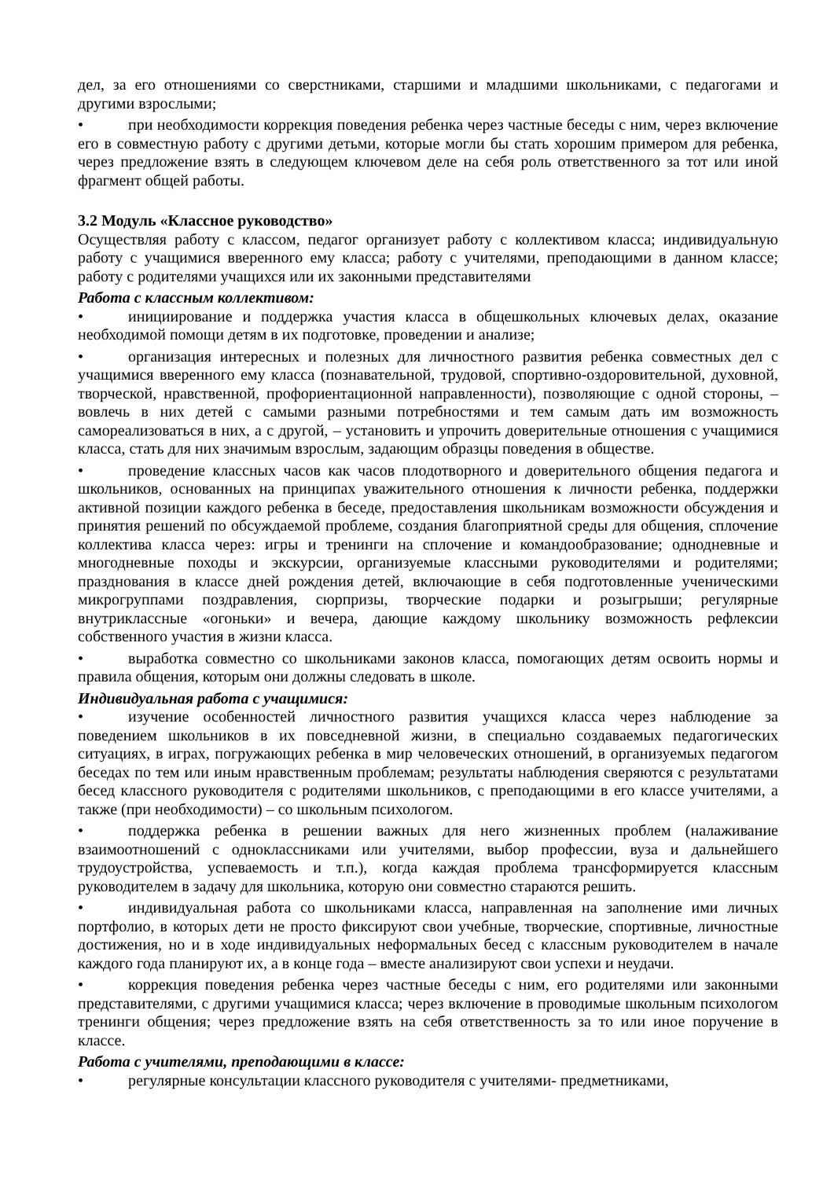дел, за его отношениями со сверстниками, старшими и младшими школьниками, с педагогами и другими взрослыми;
• при необходимости коррекция поведения ребенка через частные беседы с ним, через включение его в совместную работу с другими детьми, которые могли бы стать хорошим примером для ребенка, через предложение взять в следующем ключевом деле на себя роль ответственного за тот или иной фрагмент общей работы.
3.2 Модуль «Классное руководство»
Осуществляя работу с классом, педагог организует работу с коллективом класса; индивидуальную работу с учащимися вверенного ему класса; работу с учителями, преподающими в данном классе; работу с родителями учащихся или их законными представителями
Работа с классным коллективом:
• инициирование и поддержка участия класса в общешкольных ключевых делах, оказание необходимой помощи детям в их подготовке, проведении и анализе;
• организация интересных и полезных для личностного развития ребенка совместных дел с учащимися вверенного ему класса (познавательной, трудовой, спортивно-оздоровительной, духовной, творческой, нравственной, профориентационной направленности), позволяющие с одной стороны, – вовлечь в них детей с самыми разными потребностями и тем самым дать им возможность самореализоваться в них, а с другой, – установить и упрочить доверительные отношения с учащимися класса, стать для них значимым взрослым, задающим образцы поведения в обществе.
• проведение классных часов как часов плодотворного и доверительного общения педагога и школьников, основанных на принципах уважительного отношения к личности ребенка, поддержки активной позиции каждого ребенка в беседе, предоставления школьникам возможности обсуждения и принятия решений по обсуждаемой проблеме, создания благоприятной среды для общения, сплочение коллектива класса через: игры и тренинги на сплочение и командообразование; однодневные и многодневные походы и экскурсии, организуемые классными руководителями и родителями; празднования в классе дней рождения детей, включающие в себя подготовленные ученическими микрогруппами поздравления, сюрпризы, творческие подарки и розыгрыши; регулярные внутриклассные «огоньки» и вечера, дающие каждому школьнику возможность рефлексии собственного участия в жизни класса.
• выработка совместно со школьниками законов класса, помогающих детям освоить нормы и правила общения, которым они должны следовать в школе.
Индивидуальная работа с учащимися:
• изучение особенностей личностного развития учащихся класса через наблюдение за поведением школьников в их повседневной жизни, в специально создаваемых педагогических ситуациях, в играх, погружающих ребенка в мир человеческих отношений, в организуемых педагогом беседах по тем или иным нравственным проблемам; результаты наблюдения сверяются с результатами бесед классного руководителя с родителями школьников, с преподающими в его классе учителями, а также (при необходимости) – со школьным психологом.
• поддержка ребенка в решении важных для него жизненных проблем (налаживание взаимоотношений с одноклассниками или учителями, выбор профессии, вуза и дальнейшего трудоустройства, успеваемость и т.п.), когда каждая проблема трансформируется классным руководителем в задачу для школьника, которую они совместно стараются решить.
• индивидуальная работа со школьниками класса, направленная на заполнение ими личных портфолио, в которых дети не просто фиксируют свои учебные, творческие, спортивные, личностные достижения, но и в ходе индивидуальных неформальных бесед с классным руководителем в начале каждого года планируют их, а в конце года – вместе анализируют свои успехи и неудачи.
• коррекция поведения ребенка через частные беседы с ним, его родителями или законными представителями, с другими учащимися класса; через включение в проводимые школьным психологом тренинги общения; через предложение взять на себя ответственность за то или иное поручение в классе.
Работа с учителями, преподающими в классе:
• регулярные консультации классного руководителя с учителями- предметниками,